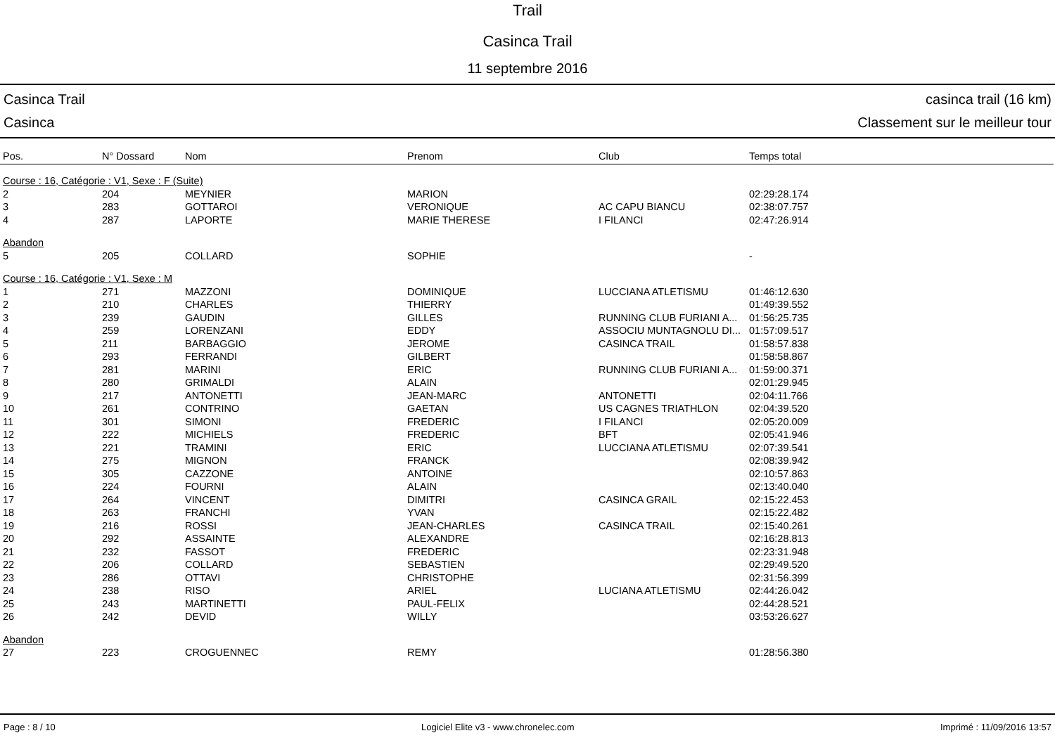Trail
Casinca Trail
11 septembre 2016
Casinca Trail casinca trail (16 km)
Casinca Classement sur le meilleur tour
| Pos. | N° Dossard | Nom | Prenom | Club | Temps total |
| --- | --- | --- | --- | --- | --- |
| Course : 16, Catégorie : V1, Sexe : F (Suite) | | | | | |
| 2 | 204 | MEYNIER | MARION | | 02:29:28.174 |
| 3 | 283 | GOTTAROI | VERONIQUE | AC CAPU BIANCU | 02:38:07.757 |
| 4 | 287 | LAPORTE | MARIE THERESE | I FILANCI | 02:47:26.914 |
| Abandon | | | | | |
| 5 | 205 | COLLARD | SOPHIE | | - |
| Course : 16, Catégorie : V1, Sexe : M | | | | | |
| 1 | 271 | MAZZONI | DOMINIQUE | LUCCIANA ATLETISMU | 01:46:12.630 |
| 2 | 210 | CHARLES | THIERRY | | 01:49:39.552 |
| 3 | 239 | GAUDIN | GILLES | RUNNING CLUB FURIANI A... | 01:56:25.735 |
| 4 | 259 | LORENZANI | EDDY | ASSOCIU MUNTAGNOLU DI... | 01:57:09.517 |
| 5 | 211 | BARBAGGIO | JEROME | CASINCA TRAIL | 01:58:57.838 |
| 6 | 293 | FERRANDI | GILBERT | | 01:58:58.867 |
| 7 | 281 | MARINI | ERIC | RUNNING CLUB FURIANI A... | 01:59:00.371 |
| 8 | 280 | GRIMALDI | ALAIN | | 02:01:29.945 |
| 9 | 217 | ANTONETTI | JEAN-MARC | ANTONETTI | 02:04:11.766 |
| 10 | 261 | CONTRINO | GAETAN | US CAGNES TRIATHLON | 02:04:39.520 |
| 11 | 301 | SIMONI | FREDERIC | I FILANCI | 02:05:20.009 |
| 12 | 222 | MICHIELS | FREDERIC | BFT | 02:05:41.946 |
| 13 | 221 | TRAMINI | ERIC | LUCCIANA ATLETISMU | 02:07:39.541 |
| 14 | 275 | MIGNON | FRANCK | | 02:08:39.942 |
| 15 | 305 | CAZZONE | ANTOINE | | 02:10:57.863 |
| 16 | 224 | FOURNI | ALAIN | | 02:13:40.040 |
| 17 | 264 | VINCENT | DIMITRI | CASINCA GRAIL | 02:15:22.453 |
| 18 | 263 | FRANCHI | YVAN | | 02:15:22.482 |
| 19 | 216 | ROSSI | JEAN-CHARLES | CASINCA TRAIL | 02:15:40.261 |
| 20 | 292 | ASSAINTE | ALEXANDRE | | 02:16:28.813 |
| 21 | 232 | FASSOT | FREDERIC | | 02:23:31.948 |
| 22 | 206 | COLLARD | SEBASTIEN | | 02:29:49.520 |
| 23 | 286 | OTTAVI | CHRISTOPHE | | 02:31:56.399 |
| 24 | 238 | RISO | ARIEL | LUCIANA ATLETISMU | 02:44:26.042 |
| 25 | 243 | MARTINETTI | PAUL-FELIX | | 02:44:28.521 |
| 26 | 242 | DEVID | WILLY | | 03:53:26.627 |
| Abandon | | | | | |
| 27 | 223 | CROGUENNEC | REMY | | 01:28:56.380 |
Page : 8 / 10 Logiciel Elite v3 - www.chronelec.com Imprimé : 11/09/2016 13:57